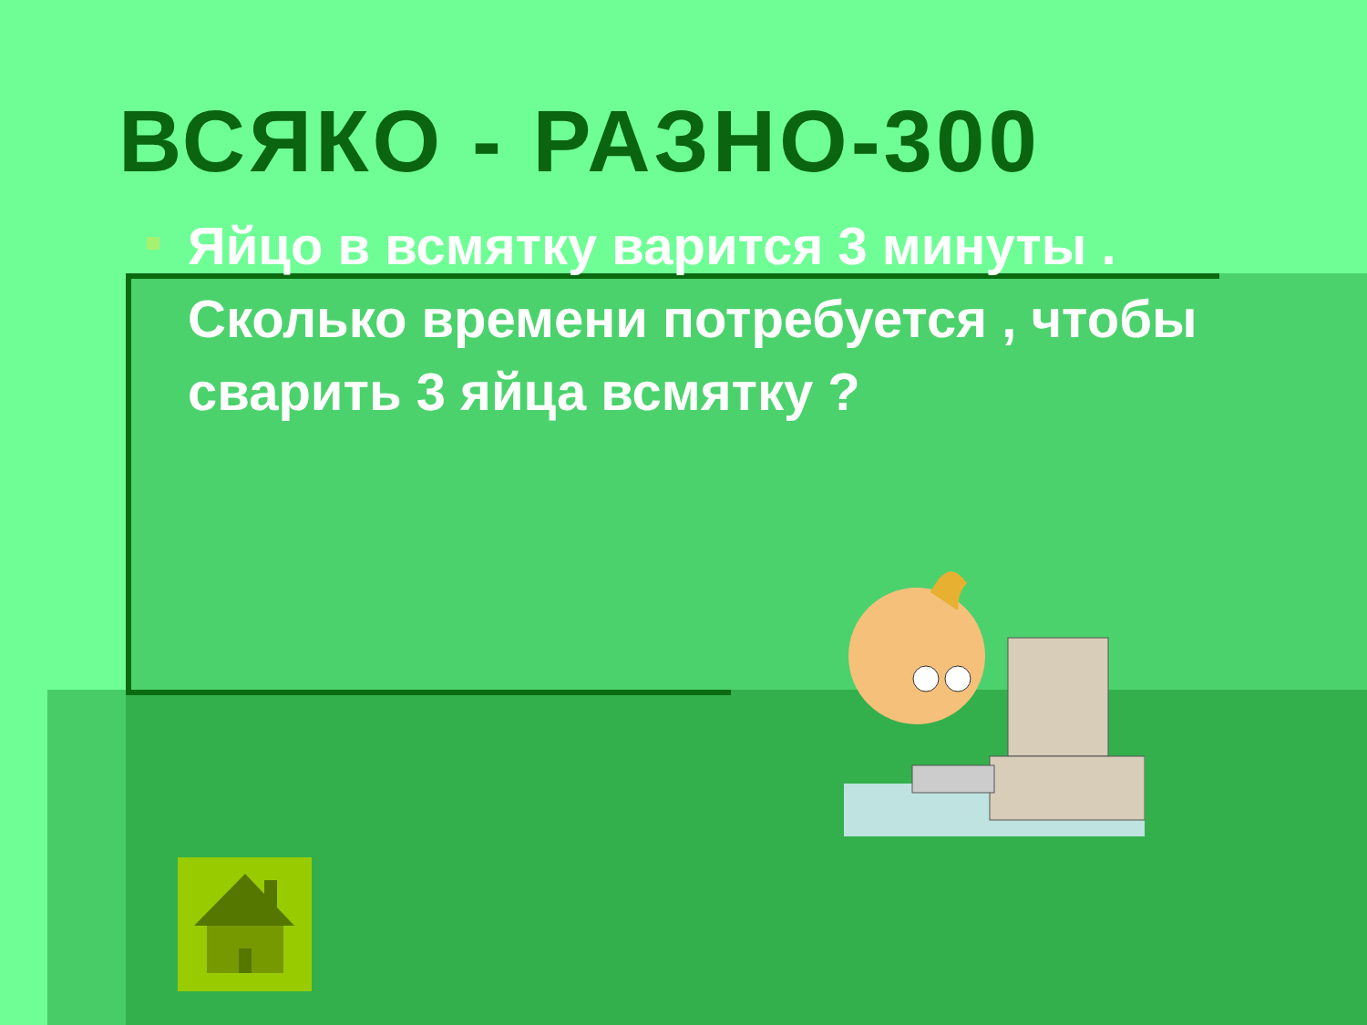ВСЯКО - РАЗНО-300
Яйцо в всмятку варится 3 минуты . Сколько времени потребуется , чтобы сварить 3 яйца всмятку ?